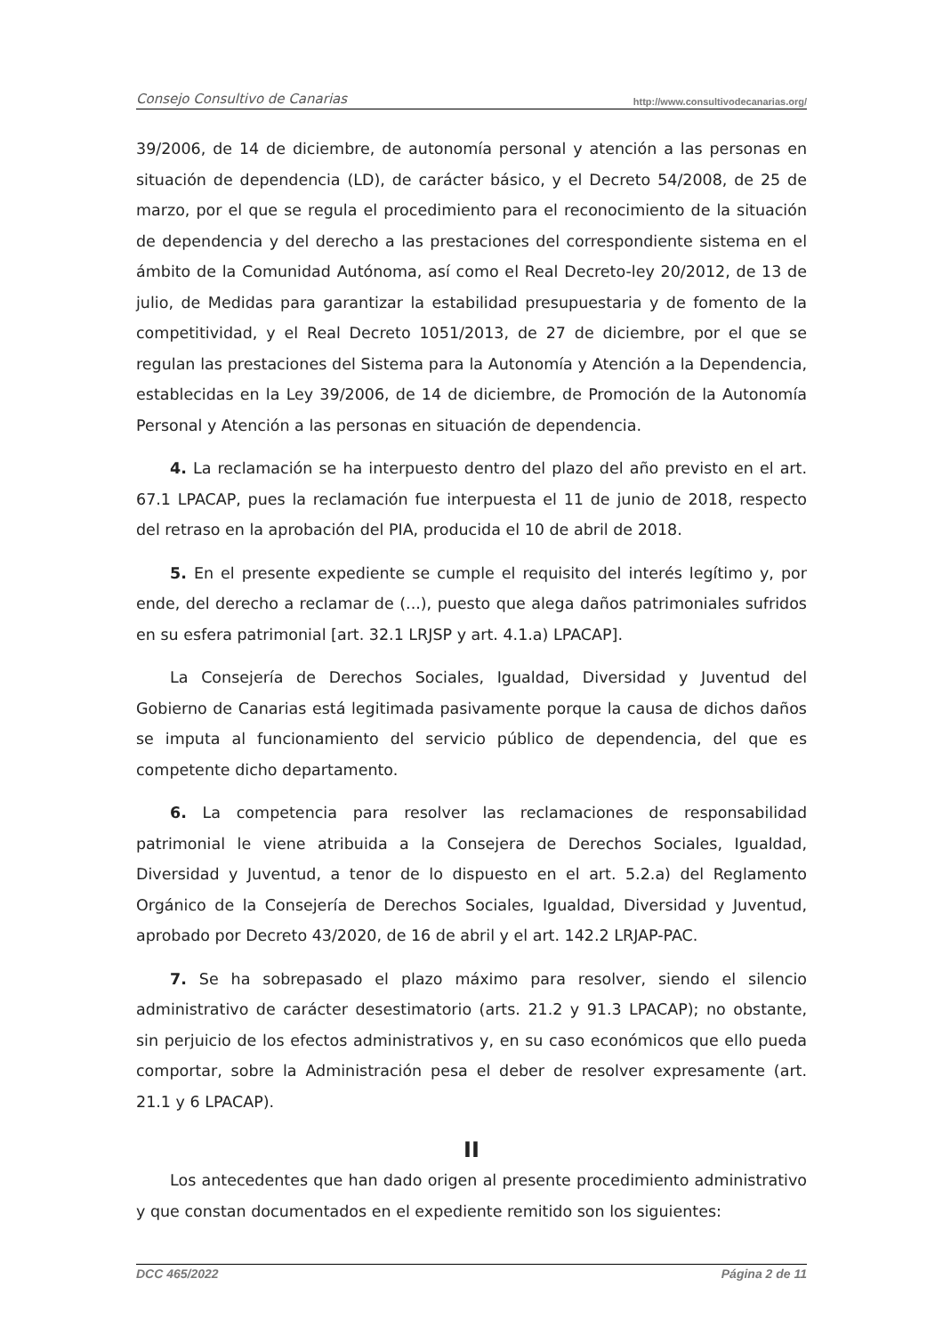Consejo Consultivo de Canarias http://www.consultivodecanarias.org/
39/2006, de 14 de diciembre, de autonomía personal y atención a las personas en situación de dependencia (LD), de carácter básico, y el Decreto 54/2008, de 25 de marzo, por el que se regula el procedimiento para el reconocimiento de la situación de dependencia y del derecho a las prestaciones del correspondiente sistema en el ámbito de la Comunidad Autónoma, así como el Real Decreto-ley 20/2012, de 13 de julio, de Medidas para garantizar la estabilidad presupuestaria y de fomento de la competitividad, y el Real Decreto 1051/2013, de 27 de diciembre, por el que se regulan las prestaciones del Sistema para la Autonomía y Atención a la Dependencia, establecidas en la Ley 39/2006, de 14 de diciembre, de Promoción de la Autonomía Personal y Atención a las personas en situación de dependencia.
4. La reclamación se ha interpuesto dentro del plazo del año previsto en el art. 67.1 LPACAP, pues la reclamación fue interpuesta el 11 de junio de 2018, respecto del retraso en la aprobación del PIA, producida el 10 de abril de 2018.
5. En el presente expediente se cumple el requisito del interés legítimo y, por ende, del derecho a reclamar de (...), puesto que alega daños patrimoniales sufridos en su esfera patrimonial [art. 32.1 LRJSP y art. 4.1.a) LPACAP].
La Consejería de Derechos Sociales, Igualdad, Diversidad y Juventud del Gobierno de Canarias está legitimada pasivamente porque la causa de dichos daños se imputa al funcionamiento del servicio público de dependencia, del que es competente dicho departamento.
6. La competencia para resolver las reclamaciones de responsabilidad patrimonial le viene atribuida a la Consejera de Derechos Sociales, Igualdad, Diversidad y Juventud, a tenor de lo dispuesto en el art. 5.2.a) del Reglamento Orgánico de la Consejería de Derechos Sociales, Igualdad, Diversidad y Juventud, aprobado por Decreto 43/2020, de 16 de abril y el art. 142.2 LRJAP-PAC.
7. Se ha sobrepasado el plazo máximo para resolver, siendo el silencio administrativo de carácter desestimatorio (arts. 21.2 y 91.3 LPACAP); no obstante, sin perjuicio de los efectos administrativos y, en su caso económicos que ello pueda comportar, sobre la Administración pesa el deber de resolver expresamente (art. 21.1 y 6 LPACAP).
II
Los antecedentes que han dado origen al presente procedimiento administrativo y que constan documentados en el expediente remitido son los siguientes:
DCC 465/2022 Página 2 de 11